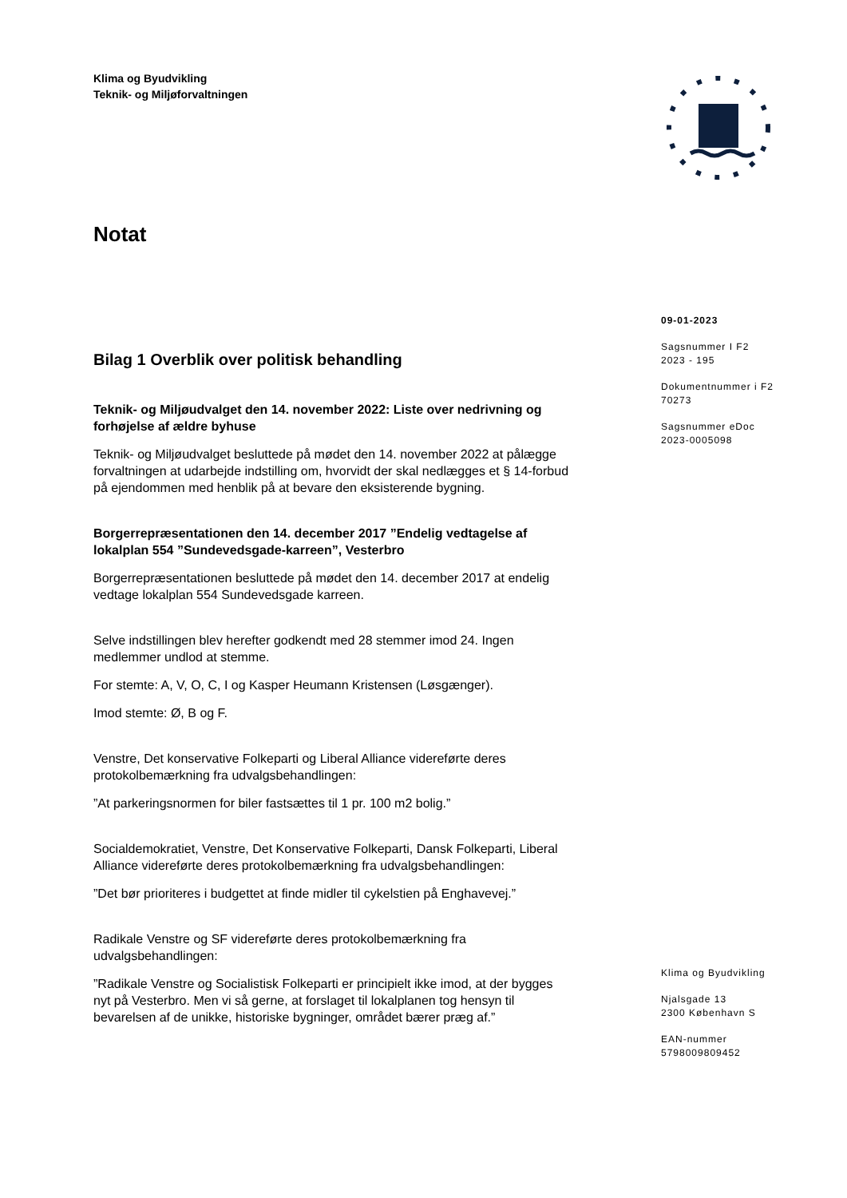Klima og Byudvikling
Teknik- og Miljøforvaltningen
Notat
Bilag 1 Overblik over politisk behandling
Teknik- og Miljøudvalget den 14. november 2022: Liste over nedrivning og forhøjelse af ældre byhuse
Teknik- og Miljøudvalget besluttede på mødet den 14. november 2022 at pålægge forvaltningen at udarbejde indstilling om, hvorvidt der skal nedlægges et § 14-forbud på ejendommen med henblik på at bevare den eksisterende bygning.
Borgerrepræsentationen den 14. december 2017 ”Endelig vedtagelse af lokalplan 554 ”Sundevedsgade-karreen”, Vesterbro
Borgerrepræsentationen besluttede på mødet den 14. december 2017 at endelig vedtage lokalplan 554 Sundevedsgade karreen.
Selve indstillingen blev herefter godkendt med 28 stemmer imod 24. Ingen medlemmer undlod at stemme.
For stemte: A, V, O, C, I og Kasper Heumann Kristensen (Løsgænger).
Imod stemte: Ø, B og F.
Venstre, Det konservative Folkeparti og Liberal Alliance videreførte deres protokolbemærkning fra udvalgsbehandlingen:
”At parkeringsnormen for biler fastsættes til 1 pr. 100 m2 bolig.”
Socialdemokratiet, Venstre, Det Konservative Folkeparti, Dansk Folkeparti, Liberal Alliance videreførte deres protokolbemærkning fra udvalgsbehandlingen:
”Det bør prioriteres i budgettet at finde midler til cykelstien på Enghavevej.”
Radikale Venstre og SF videreførte deres protokolbemærkning fra udvalgsbehandlingen:
”Radikale Venstre og Socialistisk Folkeparti er principielt ikke imod, at der bygges nyt på Vesterbro. Men vi så gerne, at forslaget til lokalplanen tog hensyn til bevarelsen af de unikke, historiske bygninger, området bærer præg af.”
09-01-2023
Sagsnummer I F2
2023 - 195
Dokumentnummer i F2
70273
Sagsnummer eDoc
2023-0005098
Klima og Byudvikling
Njalsgade 13
2300 København S
EAN-nummer
5798009809452